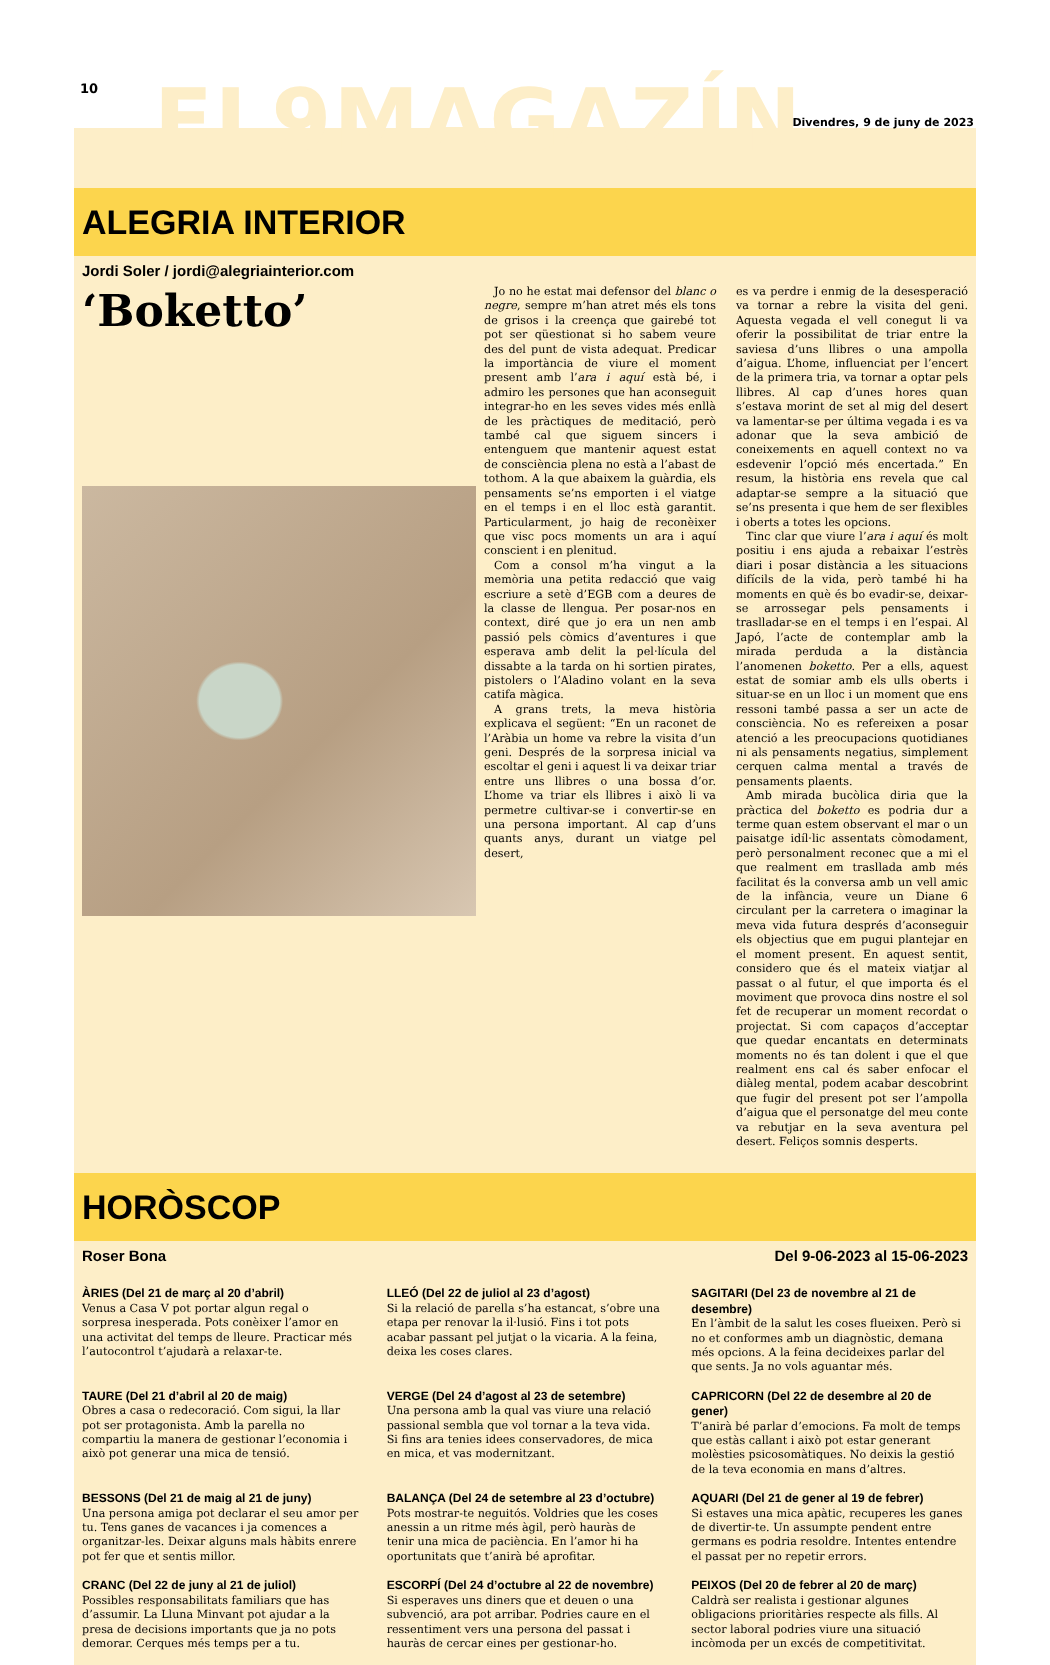EL9MAGAZÍN
10
Divendres, 9 de juny de 2023
ALEGRIA INTERIOR
Jordi Soler / jordi@alegriainterior.com
‘Boketto’
Jo no he estat mai defensor del blanc o negre, sempre m’han atret més els tons de grisos i la creença que gairebé tot pot ser qüestionat si ho sabem veure des del punt de vista adequat. Predicar la importància de viure el moment present amb l’ara i aquí està bé, i admiro les persones que han aconseguit integrar-ho en les seves vides més enllà de les pràctiques de meditació, però també cal que siguem sincers i entenguem que mantenir aquest estat de consciència plena no està a l’abast de tothom. A la que abaixem la guàrdia, els pensaments se’ns emporten i el viatge en el temps i en el lloc està garantit. Particularment, jo haig de reconèixer que visc pocs moments un ara i aquí conscient i en plenitud.
Com a consol m’ha vingut a la memòria una petita redacció que vaig escriure a setè d’EGB com a deures de la classe de llengua. Per posar-nos en context, diré que jo era un nen amb passió pels còmics d’aventures i que esperava amb delit la pel·lícula del dissabte a la tarda on hi sortien pirates, pistolers o l’Aladino volant en la seva catifa màgica.
A grans trets, la meva història explicava el següent: “En un raconet de l’Aràbia un home va rebre la visita d’un geni. Després de la sorpresa inicial va escoltar el geni i aquest li va deixar triar entre uns llibres o una bossa d’or. L’home va triar els llibres i això li va permetre cultivar-se i convertir-se en una persona important. Al cap d’uns quants anys, durant un viatge pel desert,
es va perdre i enmig de la desesperació va tornar a rebre la visita del geni. Aquesta vegada el vell conegut li va oferir la possibilitat de triar entre la saviesa d’uns llibres o una ampolla d’aigua. L’home, influenciat per l’encert de la primera tria, va tornar a optar pels llibres. Al cap d’unes hores quan s’estava morint de set al mig del desert va lamentar-se per última vegada i es va adonar que la seva ambició de coneixements en aquell context no va esdevenir l’opció més encertada.” En resum, la història ens revela que cal adaptar-se sempre a la situació que se’ns presenta i que hem de ser flexibles i oberts a totes les opcions.
Tinc clar que viure l’ara i aquí és molt positiu i ens ajuda a rebaixar l’estrès diari i posar distància a les situacions difícils de la vida, però també hi ha moments en què és bo evadir-se, deixar-se arrossegar pels pensaments i traslladar-se en el temps i en l’espai. Al Japó, l’acte de contemplar amb la mirada perduda a la distància l’anomenen boketto. Per a ells, aquest estat de somiar amb els ulls oberts i situar-se en un lloc i un moment que ens ressoni també passa a ser un acte de consciència. No es refereixen a posar atenció a les preocupacions quotidianes ni als pensaments negatius, simplement cerquen calma mental a través de pensaments plaents.
Amb mirada bucòlica diria que la pràctica del boketto es podria dur a terme quan estem observant el mar o un paisatge idíl·lic assentats còmodament, però personalment reconec que a mi el que realment em trasllada amb més facilitat és la conversa amb un vell amic de la infància, veure un Diane 6 circulant per la carretera o imaginar la meva vida futura després d’aconseguir els objectius que em pugui plantejar en el moment present. En aquest sentit, considero que és el mateix viatjar al passat o al futur, el que importa és el moviment que provoca dins nostre el sol fet de recuperar un moment recordat o projectat. Si com capaços d’acceptar que quedar encantats en determinats moments no és tan dolent i que el que realment ens cal és saber enfocar el diàleg mental, podem acabar descobrint que fugir del present pot ser l’ampolla d’aigua que el personatge del meu conte va rebutjar en la seva aventura pel desert. Feliços somnis desperts.
HORÒSCOP
Roser Bona Del 9-06-2023 al 15-06-2023
ÀRIES (Del 21 de març al 20 d’abril)
Venus a Casa V pot portar algun regal o sorpresa inesperada. Pots conèixer l’amor en una activitat del temps de lleure. Practicar més l’autocontrol t’ajudarà a relaxar-te.
LLEÓ (Del 22 de juliol al 23 d’agost)
Si la relació de parella s’ha estancat, s’obre una etapa per renovar la il·lusió. Fins i tot pots acabar passant pel jutjat o la vicaria. A la feina, deixa les coses clares.
SAGITARI (Del 23 de novembre al 21 de desembre)
En l’àmbit de la salut les coses flueixen. Però si no et conformes amb un diagnòstic, demana més opcions. A la feina decideixes parlar del que sents. Ja no vols aguantar més.
TAURE (Del 21 d’abril al 20 de maig)
Obres a casa o redecoració. Com sigui, la llar pot ser protagonista. Amb la parella no compartiu la manera de gestionar l’economia i això pot generar una mica de tensió.
VERGE (Del 24 d’agost al 23 de setembre)
Una persona amb la qual vas viure una relació passional sembla que vol tornar a la teva vida. Si fins ara tenies idees conservadores, de mica en mica, et vas modernitzant.
CAPRICORN (Del 22 de desembre al 20 de gener)
T’anirà bé parlar d’emocions. Fa molt de temps que estàs callant i això pot estar generant molèsties psicosomàtiques. No deixis la gestió de la teva economia en mans d’altres.
BESSONS (Del 21 de maig al 21 de juny)
Una persona amiga pot declarar el seu amor per tu. Tens ganes de vacances i ja comences a organitzar-les. Deixar alguns mals hàbits enrere pot fer que et sentis millor.
BALANÇA (Del 24 de setembre al 23 d’octubre)
Pots mostrar-te neguitós. Voldries que les coses anessin a un ritme més àgil, però hauràs de tenir una mica de paciència. En l’amor hi ha oportunitats que t’anirà bé aprofitar.
AQUARI (Del 21 de gener al 19 de febrer)
Si estaves una mica apàtic, recuperes les ganes de divertir-te. Un assumpte pendent entre germans es podria resoldre. Intentes entendre el passat per no repetir errors.
CRANC (Del 22 de juny al 21 de juliol)
Possibles responsabilitats familiars que has d’assumir. La Lluna Minvant pot ajudar a la presa de decisions importants que ja no pots demorar. Cerques més temps per a tu.
ESCORPÍ (Del 24 d’octubre al 22 de novembre)
Si esperaves uns diners que et deuen o una subvenció, ara pot arribar. Podries caure en el ressentiment vers una persona del passat i hauràs de cercar eines per gestionar-ho.
PEIXOS (Del 20 de febrer al 20 de març)
Caldrà ser realista i gestionar algunes obligacions prioritàries respecte als fills. Al sector laboral podries viure una situació incòmoda per un excés de competitivitat.